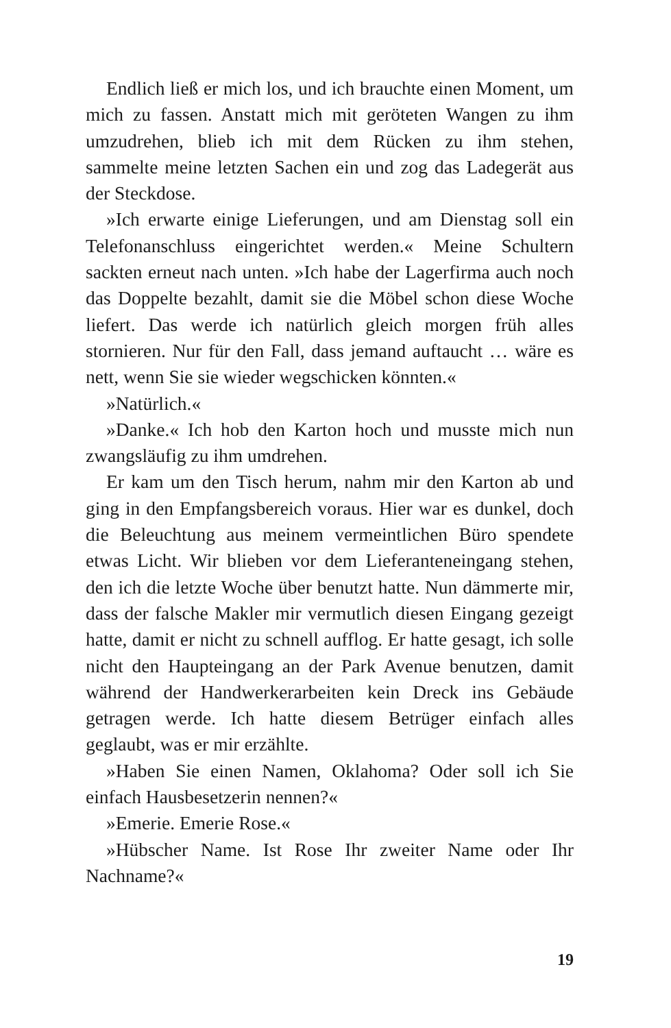Endlich ließ er mich los, und ich brauchte einen Moment, um mich zu fassen. Anstatt mich mit geröteten Wangen zu ihm umzudrehen, blieb ich mit dem Rücken zu ihm stehen, sammelte meine letzten Sachen ein und zog das Ladegerät aus der Steckdose.
»Ich erwarte einige Lieferungen, und am Dienstag soll ein Telefonanschluss eingerichtet werden.« Meine Schultern sackten erneut nach unten. »Ich habe der Lagerfirma auch noch das Doppelte bezahlt, damit sie die Möbel schon diese Woche liefert. Das werde ich natürlich gleich morgen früh alles stornieren. Nur für den Fall, dass jemand auftaucht … wäre es nett, wenn Sie sie wieder wegschicken könnten.«
»Natürlich.«
»Danke.« Ich hob den Karton hoch und musste mich nun zwangsläufig zu ihm umdrehen.
Er kam um den Tisch herum, nahm mir den Karton ab und ging in den Empfangsbereich voraus. Hier war es dunkel, doch die Beleuchtung aus meinem vermeintlichen Büro spendete etwas Licht. Wir blieben vor dem Lieferanteneingang stehen, den ich die letzte Woche über benutzt hatte. Nun dämmerte mir, dass der falsche Makler mir vermutlich diesen Eingang gezeigt hatte, damit er nicht zu schnell aufflog. Er hatte gesagt, ich solle nicht den Haupteingang an der Park Avenue benutzen, damit während der Handwerkerarbeiten kein Dreck ins Gebäude getragen werde. Ich hatte diesem Betrüger einfach alles geglaubt, was er mir erzählte.
»Haben Sie einen Namen, Oklahoma? Oder soll ich Sie einfach Hausbesetzerin nennen?«
»Emerie. Emerie Rose.«
»Hübscher Name. Ist Rose Ihr zweiter Name oder Ihr Nachname?«
19